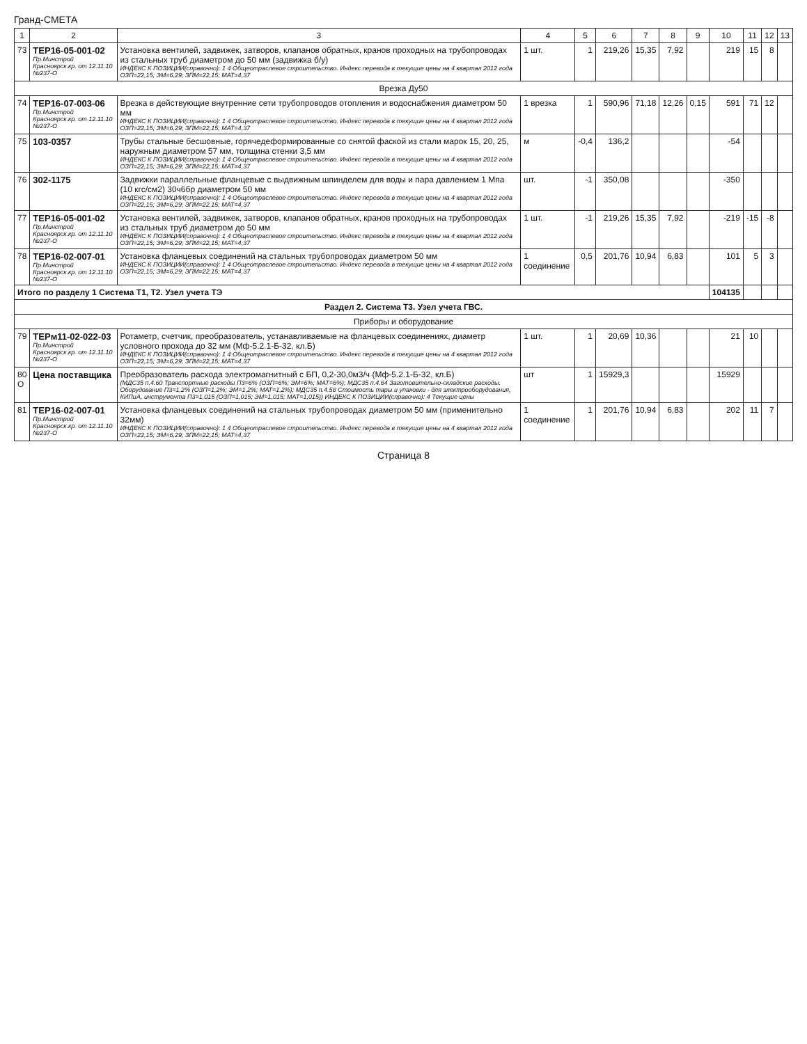Гранд-СМЕТА
| 1 | 2 | 3 | 4 | 5 | 6 | 7 | 8 | 9 | 10 | 11 | 12 | 13 |
| --- | --- | --- | --- | --- | --- | --- | --- | --- | --- | --- | --- | --- |
| 73 | ТЕР16-05-001-02 Пр.Минстрой Красноярск.кр. от 12.11.10 №237-О | Установка вентилей, задвижек, затворов, клапанов обратных, кранов проходных на трубопроводах из стальных труб диаметром до 50 мм (задвижка б/у) ИНДЕКС К ПОЗИЦИИ(справочно): 1 4 Общеотраслевое строительство. Индекс перевода в текущие цены на 4 квартал 2012 года ОЗП=22,15; ЭМ=6,29; ЗПМ=22,15; МАТ=4,37 | 1 шт. | 1 | 219,26 | 15,35 | 7,92 | | 219 | 15 | 8 | |
| Врезка Ду50 | | | | | | | | | | | | |
| 74 | ТЕР16-07-003-06 Пр.Минстрой Красноярск.кр. от 12.11.10 №237-О | Врезка в действующие внутренние сети трубопроводов отопления и водоснабжения диаметром 50 мм ИНДЕКС К ПОЗИЦИИ(справочно): 1 4 Общеотраслевое строительство. Индекс перевода в текущие цены на 4 квартал 2012 года ОЗП=22,15; ЭМ=6,29; ЗПМ=22,15; МАТ=4,37 | 1 врезка | 1 | 590,96 | 71,18 | 12,26 | 0,15 | 591 | 71 | 12 | |
| 75 | 103-0357 | Трубы стальные бесшовные, горячедеформированные со снятой фаской из стали марок 15, 20, 25, наружным диаметром 57 мм, толщина стенки 3,5 мм ИНДЕКС К ПОЗИЦИИ(справочно): 1 4 Общеотраслевое строительство. Индекс перевода в текущие цены на 4 квартал 2012 года ОЗП=22,15; ЭМ=6,29; ЗПМ=22,15; МАТ=4,37 | м | -0,4 | 136,2 | | | | -54 | | | |
| 76 | 302-1175 | Задвижки параллельные фланцевые с выдвижным шпинделем для воды и пара давлением 1 Мпа (10 кгс/см2) 30ч6бр диаметром 50 мм ИНДЕКС К ПОЗИЦИИ(справочно): 1 4 Общеотраслевое строительство. Индекс перевода в текущие цены на 4 квартал 2012 года ОЗП=22,15; ЭМ=6,29; ЗПМ=22,15; МАТ=4,37 | шт. | -1 | 350,08 | | | | -350 | | | |
| 77 | ТЕР16-05-001-02 Пр.Минстрой Красноярск.кр. от 12.11.10 №237-О | Установка вентилей, задвижек, затворов, клапанов обратных, кранов проходных на трубопроводах из стальных труб диаметром до 50 мм ИНДЕКС К ПОЗИЦИИ(справочно): 1 4 Общеотраслевое строительство. Индекс перевода в текущие цены на 4 квартал 2012 года ОЗП=22,15; ЭМ=6,29; ЗПМ=22,15; МАТ=4,37 | 1 шт. | -1 | 219,26 | 15,35 | 7,92 | | -219 | -15 | -8 | |
| 78 | ТЕР16-02-007-01 Пр.Минстрой Красноярск.кр. от 12.11.10 №237-О | Установка фланцевых соединений на стальных трубопроводах диаметром 50 мм ИНДЕКС К ПОЗИЦИИ(справочно): 1 4 Общеотраслевое строительство. Индекс перевода в текущие цены на 4 квартал 2012 года ОЗП=22,15; ЭМ=6,29; ЗПМ=22,15; МАТ=4,37 | 1 соединение | 0,5 | 201,76 | 10,94 | 6,83 | | 101 | 5 | 3 | |
| Итого по разделу 1 Система Т1, Т2. Узел учета ТЭ | | | | | | | | | 104135 | | | |
| Раздел 2. Система Т3. Узел учета ГВС. | | | | | | | | | | | | |
| Приборы и оборудование | | | | | | | | | | | | |
| 79 | ТЕРм11-02-022-03 Пр.Минстрой Красноярск.кр. от 12.11.10 №237-О | Ротаметр, счетчик, преобразователь, устанавливаемые на фланцевых соединениях, диаметр условного прохода до 32 мм (Мф-5.2.1-Б-32, кл.Б) ИНДЕКС К ПОЗИЦИИ(справочно): 1 4 Общеотраслевое строительство. Индекс перевода в текущие цены на 4 квартал 2012 года ОЗП=22,15; ЭМ=6,29; ЗПМ=22,15; МАТ=4,37 | 1 шт. | 1 | 20,69 | 10,36 | | | 21 | 10 | | |
| 80 О | Цена поставщика | Преобразователь расхода электромагнитный с БП, 0,2-30,0м3/ч (Мф-5.2.1-Б-32, кл.Б) (МДС35 п.4.60 Транспортные расходы П3=6% (ОЗП=6%; ЭМ=6%; МАТ=6%); МДС35 п.4.64 Заготовительно-складские расходы. Оборудование П3=1,2% (ОЗП=1,2%; ЭМ=1,2%; МАТ=1,2%); МДС35 п.4.58 Стоимость тары и упаковки - для электрооборудования, КИПиА, инструмента П3=1,015 (ОЗП=1,015; ЭМ=1,015; МАТ=1,015)) ИНДЕКС К ПОЗИЦИИ(справочно): 4 Текущие цены | шт | 1 | 15929,3 | | | | 15929 | | | |
| 81 | ТЕР16-02-007-01 Пр.Минстрой Красноярск.кр. от 12.11.10 №237-О | Установка фланцевых соединений на стальных трубопроводах диаметром 50 мм (применительно 32мм) ИНДЕКС К ПОЗИЦИИ(справочно): 1 4 Общеотраслевое строительство. Индекс перевода в текущие цены на 4 квартал 2012 года ОЗП=22,15; ЭМ=6,29; ЗПМ=22,15; МАТ=4,37 | 1 соединение | 1 | 201,76 | 10,94 | 6,83 | | 202 | 11 | 7 | |
Страница 8